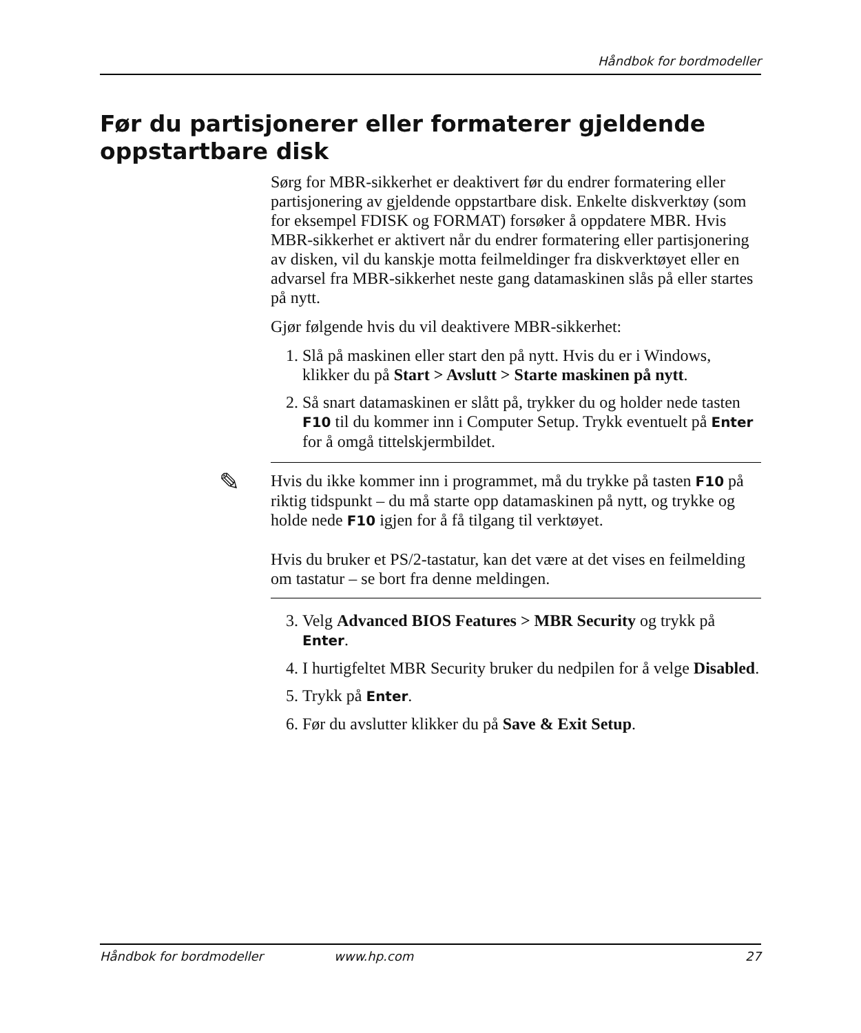Håndbok for bordmodeller
Før du partisjonerer eller formaterer gjeldende oppstartbare disk
Sørg for MBR-sikkerhet er deaktivert før du endrer formatering eller partisjonering av gjeldende oppstartbare disk. Enkelte diskverktøy (som for eksempel FDISK og FORMAT) forsøker å oppdatere MBR. Hvis MBR-sikkerhet er aktivert når du endrer formatering eller partisjonering av disken, vil du kanskje motta feilmeldinger fra diskverktøyet eller en advarsel fra MBR-sikkerhet neste gang datamaskinen slås på eller startes på nytt.
Gjør følgende hvis du vil deaktivere MBR-sikkerhet:
1. Slå på maskinen eller start den på nytt. Hvis du er i Windows, klikker du på Start > Avslutt > Starte maskinen på nytt.
2. Så snart datamaskinen er slått på, trykker du og holder nede tasten F10 til du kommer inn i Computer Setup. Trykk eventuelt på Enter for å omgå tittelskjermbildet.
✎
Hvis du ikke kommer inn i programmet, må du trykke på tasten F10 på riktig tidspunkt – du må starte opp datamaskinen på nytt, og trykke og holde nede F10 igjen for å få tilgang til verktøyet.
Hvis du bruker et PS/2-tastatur, kan det være at det vises en feilmelding om tastatur – se bort fra denne meldingen.
3. Velg Advanced BIOS Features > MBR Security og trykk på Enter.
4. I hurtigfeltet MBR Security bruker du nedpilen for å velge Disabled.
5. Trykk på Enter.
6. Før du avslutter klikker du på Save & Exit Setup.
Håndbok for bordmodeller www.hp.com 27